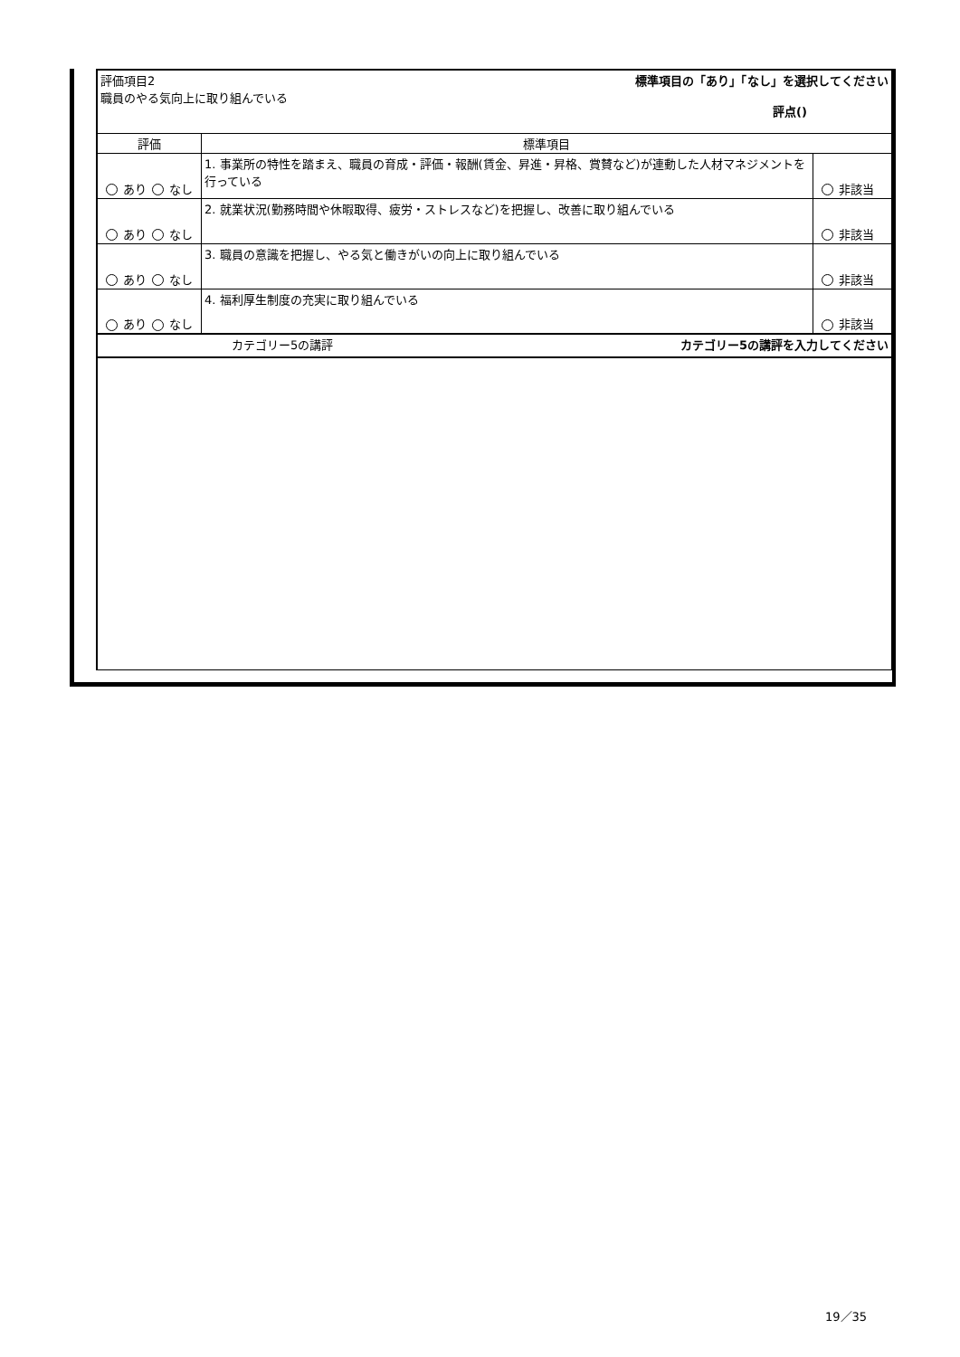| | 評価項目2 職員のやる気向上に取り組んでいる 標準項目の「あり」「なし」を選択してください 評点() | | |
| | 評価 | 標準項目 | |
| | あり なし | 1. 事業所の特性を踏まえ、職員の育成・評価・報酬(賃金、昇進・昇格、賞賛など)が連動した人材マネジメントを行っている | 非該当 |
| | あり なし | 2. 就業状況(勤務時間や休暇取得、疲労・ストレスなど)を把握し、改善に取り組んでいる | 非該当 |
| | あり なし | 3. 職員の意識を把握し、やる気と働きがいの向上に取り組んでいる | 非該当 |
| | あり なし | 4. 福利厚生制度の充実に取り組んでいる | 非該当 |
| | カテゴリー5の講評 カテゴリー5の講評を入力してください | | |
19／35